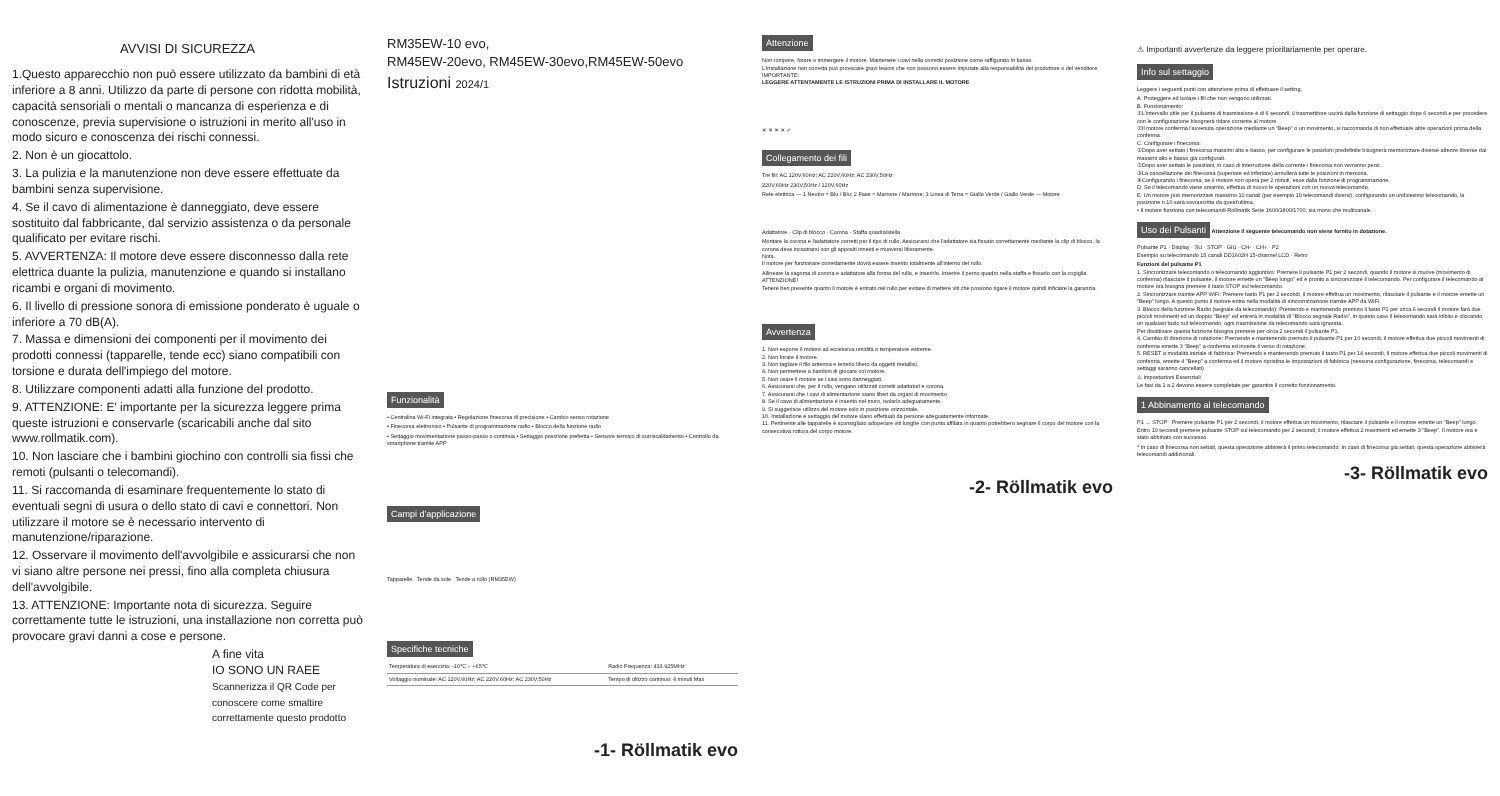AVVISI DI SICUREZZA
1.Questo apparecchio non può essere utilizzato da bambini di età inferiore a 8 anni. Utilizzo da parte di persone con ridotta mobilità, capacità sensoriali o mentali o mancanza di esperienza e di conoscenze, previa supervisione o istruzioni in merito all'uso in modo sicuro e conoscenza dei rischi connessi.
2. Non è un giocattolo.
3. La pulizia e la manutenzione non deve essere effettuate da bambini senza supervisione.
4. Se il cavo di alimentazione è danneggiato, deve essere sostituito dal fabbricante, dal servizio assistenza o da personale qualificato per evitare rischi.
5. AVVERTENZA: Il motore deve essere disconnesso dalla rete elettrica duante la pulizia, manutenzione e quando si installano ricambi e organi di movimento.
6. Il livello di pressione sonora di emissione ponderato è uguale o inferiore a 70 dB(A).
7. Massa e dimensioni dei componenti per il movimento dei prodotti connessi (tapparelle, tende ecc) siano compatibili con torsione e durata dell'impiego del motore.
8. Utilizzare componenti adatti alla funzione del prodotto.
9. ATTENZIONE: E' importante per la sicurezza leggere prima queste istruzioni e conservarle (scaricabili anche dal sito www.rollmatik.com).
10. Non lasciare che i bambini giochino con controlli sia fissi che remoti (pulsanti o telecomandi).
11. Si raccomanda di esaminare frequentemente lo stato di eventuali segni di usura o dello stato di cavi e connettori. Non utilizzare il motore se è necessario intervento di manutenzione/riparazione.
12. Osservare il movimento dell'avvolgibile e assicurarsi che non vi siano altre persone nei pressi, fino alla completa chiusura dell'avvolgibile.
13. ATTENZIONE: Importante nota di sicurezza. Seguire correttamente tutte le istruzioni, una installazione non corretta può provocare gravi danni a cose e persone.
A fine vita
IO SONO UN RAEE
Scannerizza il QR Code per conoscere come smaltire correttamente questo prodotto
RM35EW-10 evo,
RM45EW-20evo, RM45EW-30evo,RM45EW-50evo
Istruzioni 2024/1
Funzionalità
• Centralina Wi-Fi integrata • Regolazione finecorsa di precisione • Cambio senso rotazione
• Finecorsa elettronico • Pulsante di programmazione radio • Blocco della funzione radio
• Settaggio movimentazione passo-passo o continua • Settaggio posizione preferita • Sensore termico di surriscaldamento • Controllo da smartphone tramite APP
Campi d'applicazione
Tapparelle Tende da sole Tende a rullo (RM35EW)
Specifiche tecniche
| Temperatura di esercizio: -10℃ ~ +65℃ | Radio Frequenza: 433.925MHz |
| Voltaggio nominale: AC 120V,60Hz; AC 220V,60Hz; AC 230V,50Hz | Tempo di ultizzo continuo: 4 minuti Max |
-1- Röllmatik evo
Attenzione
Non rompere, forare o immergere il motore. Mantenere i cavi nella corretto posizione come raffigurato in basso.
L'installazione non corretta può provocare gravi lesioni che non possono essere imputate alla responsabilità del produttore o del venditore.
IMPORTANTE:
LEGGERE ATTENTAMENTE LE ISTRUZIONI PRIMA DI INSTALLARE IL MOTORE
✕ ✕ ✕ ✕ ✓
Collegamento dei fili
Tre fili: AC 120V,60Hz; AC 220V,60Hz; AC 230V,50Hz
220V,60Hz 230V,50Hz / 120V,60Hz
Rete elettrica — 1 Neutro = Blu / Blu; 2 Fase = Marrone / Marrone; 3 Linea di Terra = Giallo Verde / Giallo Verde — Motore
Adattatore · Clip di blocco · Corona · Staffa quadra/stella
Montare la corona e l'adattatore corretti per il tipo di rullo. Assicurarsi che l'adattatore sia fissato correttamente mediante la clip di blocco, la corona deve incastrarsi con gli appositi innesti e muoversi liberamente.
Nota.
Il motore per funzionare correttamente dovrà essere inserito totalmente all'interno del rullo.
Allineare la sagoma di corona e adattatore alla forma del rullo, e inserirlo. Inserire il perno quadro nella staffa e fissarlo con la copiglia.
ATTENZIONE!
Tenere ben presente quanto il motore è entrato nel rullo per evitare di mettere viti che possono rigare il motore quindi inficiare la garanzia.
Avvertenza
1. Non esporre il motore ad eccessiva umidità o temperature estreme.
2. Non forare il motore.
3. Non tagliare il filo antenna e tenerlo libero da oggetti metallici.
4. Non permettere a bambini di giocare col motore.
5. Non usare il motore se i cavi sono danneggiati.
6. Assicurarsi che, per il rullo, vengano utilizzati corretti adattatori e corona.
7. Assicurarsi che i cavi di alimentazione siano liberi da organi di movimento.
8. Se il cavo di alimentazione è inserito nel muro, isolarlo adeguatamente.
9. Si suggerisce utilizzo del motore solo in posizione orizzontale.
10. Installazione e settaggio del motore siano effettuati da persone adeguatamente informate.
11. Pertinente alle tapparelle è sconsigliato adoperare viti lunghe con punta affilata in quanto potrebbero segnare il corpo del motore con la consecutiva rottura del corpo motore.
-2- Röllmatik evo
⚠ Importanti avvertenze da leggere prioritariamente per operare.
Info sul settaggio
Leggere i seguenti punti con attenzione prima di effettuare il setting.
A. Proteggere ed isolare i fili che non vengono utilizzati.
B. Funzionamento:
①L'intervallo utile per il pulsante di trasmissione è di 6 secondi, il trasmettitore uscirà dalla funzione di settaggio dopo 6 secondi e per procedere con le configurazione bisognerà ridare corrente al motore.
②Il motore conferma l'avvenuta operazione mediante un "Beep" o un movimento, si raccomanda di non effettuare altre operazioni prima della conferma.
C. Configurare i finecorsa:
①Dopo aver settato i finecorsa massimi alto e basso, per configurare le posizioni predefinite bisognerà memorizzare diverse altezze diverse dai massimi alto e basso già configurati.
②Dopo aver settato le posizioni, in caso di interruzione della corrente i finecorsa non verranno persi.
③La cancellazione dei finecorsa (superiore ed inferiore) annullerà tutte le posizioni in memoria.
④Configurando i finecorsa, se il motore non opera per 2 minuti, esce dalla funzione di programmazione.
D. Se il telecomando viene smarrito, effettua di nuovo le operazioni con un nuovo telecomando.
E. Un motore può memorizzare massimo 10 canali (per esempio 10 telecomandi diversi), configurando un undicesimo telecomando, la posizione n.10 sarà sovrascritta da quest'ultima.
• Il motore funziona con telecomandi Rollmatik Serie 1600/1800/1700, sia mono che multicanale.
Uso dei Pulsanti
Attenzione il seguente telecomando non viene fornito in dotazione.
Pulsante P1 · Display · SU · STOP · GIU · CH- · CH+ · P2
Esempio su telecomando 15 canali DD1602H 15-channel LCD · Retro
Funzioni del pulsante P1
1. Sincronizzare telecomando o telecomando aggiuntivo: Premere il pulsante P1 per 2 secondi, quando il motore si muove (movimento di conferma) rilasciare il pulsante, il motore emette un "Beep lungo" ed è pronto a sincronizzare il telecomando. Per configurare il telecomando al motore ora bisogna premere il tasto STOP sul telecomando.
2. Sincronizzare tramite APP WiFi: Premere tasto P1 per 2 secondi, il motore effettua un movimento, rilasciare il pulsante e il motore emette un "Beep" lungo. A questo punto il motore entra nella modalità di sincronizzazione tramite APP da WiFi.
3. Blocco della funzione Radio (segnale da telecomando): Premendo e mantenendo premuto il tasto P1 per circa 6 secondi il motore farà due piccoli movimenti ed un doppio "Beep" ed entrerà in modalità di "Blocco segnale Radio", in questo caso il telecomando sarà inibito e cliccando un qualsiasi tasto sul telecomando, ogni trasmissione da telecomando sarà ignorata.
Per disattivare questa funzione bisogna premere per circa 2 secondi il pulsante P1.
4. Cambio di direzione di rotazione: Premendo e mantenendo premuto il pulsante P1 per 10 secondi, il motore effettua due piccoli movimenti di conferma emette 3 "Beep" a conferma ed inverte il verso di rotazione.
5. RESET a modalità iniziale di fabbrica: Premendo e mantenendo premuto il tasto P1 per 14 secondi, il motore effettua due piccoli movimenti di conferma, emette 4 "Beep" a conferma ed il motore ripristina le impostazioni di fabbrica (nessuna configurazione, finecorsa, telecomandi e settaggi saranno cancellati)
⚠ Impostazioni Essenziali
Le fasi da 1 a 2 devono essere completate per garantire il corretto funzionamento.
1 Abbinamento al telecomando
P1 → STOP Premere pulsante P1 per 2 secondi, il motore effettua un movimento, rilasciare il pulsante e il motore emette un "Beep" lungo. Entro 10 secondi premere pulsante STOP sul telecomando per 2 secondi, il motore effettua 2 movimenti ed emette 3 "Beep". Il motore ora è stato abbinato con successo.
* In caso di finecorsa non settati, questa operazione abbinerà il primo telecomando. In caso di finecorsa già settati, questa operazione abbinerà telecomandi addizionali.
-3- Röllmatik evo